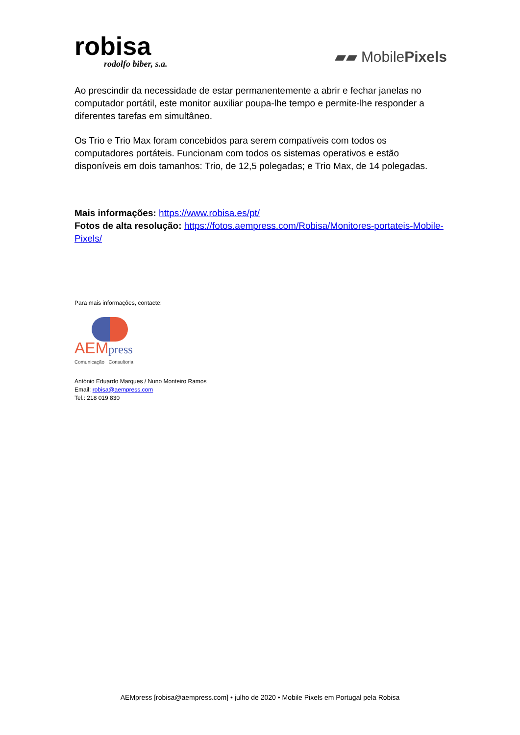robisa
rodolfo biber, s.a.
▰▰ MobilePixels
Ao prescindir da necessidade de estar permanentemente a abrir e fechar janelas no computador portátil, este monitor auxiliar poupa-lhe tempo e permite-lhe responder a diferentes tarefas em simultâneo.
Os Trio e Trio Max foram concebidos para serem compatíveis com todos os computadores portáteis. Funcionam com todos os sistemas operativos e estão disponíveis em dois tamanhos: Trio, de 12,5 polegadas; e Trio Max, de 14 polegadas.
Mais informações: https://www.robisa.es/pt/
Fotos de alta resolução: https://fotos.aempress.com/Robisa/Monitores-portateis-Mobile-Pixels/
Para mais informações, contacte:
AEMpress
Comunicação Consultoria
António Eduardo Marques / Nuno Monteiro Ramos
Email: robisa@aempress.com
Tel.: 218 019 830
AEMpress [robisa@aempress.com] • julho de 2020 • Mobile Pixels em Portugal pela Robisa